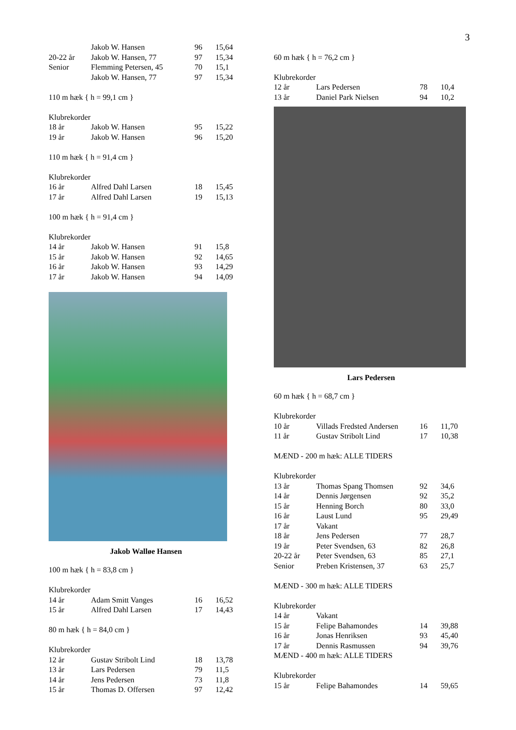3
| | Jakob W. Hansen | 96 | 15,64 |
| 20-22 år | Jakob W. Hansen, 77 | 97 | 15,34 |
| Senior | Flemming Petersen, 45 | 70 | 15,1 |
| | Jakob W. Hansen, 77 | 97 | 15,34 |
110 m hæk { h = 99,1 cm }
Klubrekorder
| 18 år | Jakob W. Hansen | 95 | 15,22 |
| 19 år | Jakob W. Hansen | 96 | 15,20 |
110 m hæk { h = 91,4 cm }
Klubrekorder
| 16 år | Alfred Dahl Larsen | 18 | 15,45 |
| 17 år | Alfred Dahl Larsen | 19 | 15,13 |
100 m hæk { h = 91,4 cm }
Klubrekorder
| 14 år | Jakob W. Hansen | 91 | 15,8 |
| 15 år | Jakob W. Hansen | 92 | 14,65 |
| 16 år | Jakob W. Hansen | 93 | 14,29 |
| 17 år | Jakob W. Hansen | 94 | 14,09 |
Jakob Walløe Hansen
100 m hæk { h = 83,8 cm }
Klubrekorder
| 14 år | Adam Smitt Vanges | 16 | 16,52 |
| 15 år | Alfred Dahl Larsen | 17 | 14,43 |
80 m hæk { h = 84,0 cm }
Klubrekorder
| 12 år | Gustav Stribolt Lind | 18 | 13,78 |
| 13 år | Lars Pedersen | 79 | 11,5 |
| 14 år | Jens Pedersen | 73 | 11,8 |
| 15 år | Thomas D. Offersen | 97 | 12,42 |
60 m hæk { h = 76,2 cm }
Klubrekorder
| 12 år | Lars Pedersen | 78 | 10,4 |
| 13 år | Daniel Park Nielsen | 94 | 10,2 |
Lars Pedersen
60 m hæk { h = 68,7 cm }
Klubrekorder
| 10 år | Villads Fredsted Andersen | 16 | 11,70 |
| 11 år | Gustav Stribolt Lind | 17 | 10,38 |
MÆND - 200 m hæk: ALLE TIDERS
Klubrekorder
| 13 år | Thomas Spang Thomsen | 92 | 34,6 |
| 14 år | Dennis Jørgensen | 92 | 35,2 |
| 15 år | Henning Borch | 80 | 33,0 |
| 16 år | Laust Lund | 95 | 29,49 |
| 17 år | Vakant | | |
| 18 år | Jens Pedersen | 77 | 28,7 |
| 19 år | Peter Svendsen, 63 | 82 | 26,8 |
| 20-22 år | Peter Svendsen, 63 | 85 | 27,1 |
| Senior | Preben Kristensen, 37 | 63 | 25,7 |
MÆND - 300 m hæk: ALLE TIDERS
Klubrekorder
| 14 år | Vakant | | |
| 15 år | Felipe Bahamondes | 14 | 39,88 |
| 16 år | Jonas Henriksen | 93 | 45,40 |
| 17 år | Dennis Rasmussen | 94 | 39,76 |
MÆND - 400 m hæk: ALLE TIDERS
Klubrekorder
| 15 år | Felipe Bahamondes | 14 | 59,65 |